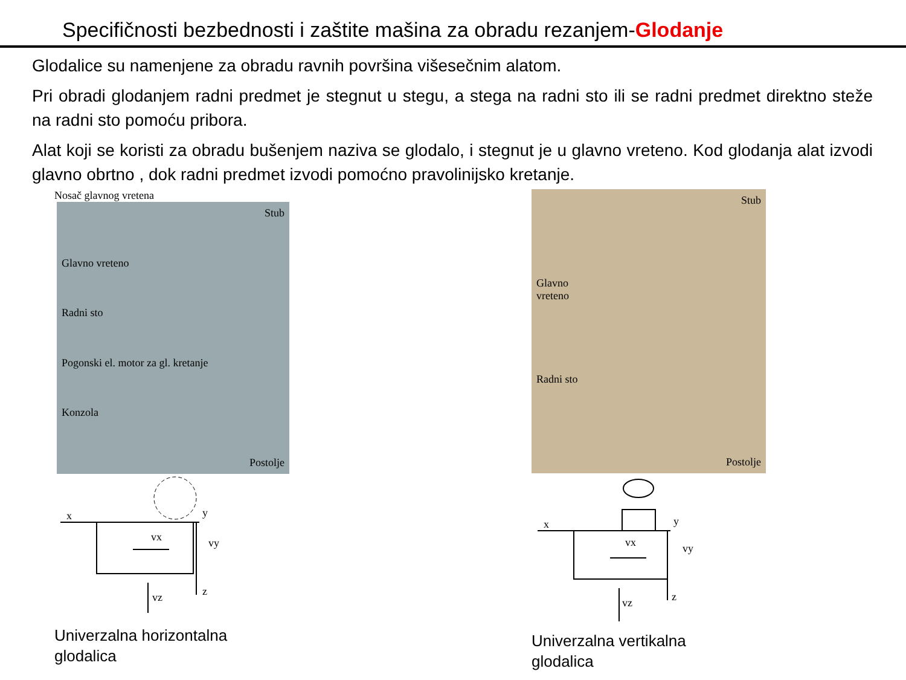Specifičnosti bezbednosti i zaštite mašina za obradu rezanjem-Glodanje
Glodalice su namenjene za obradu ravnih površina višesečnim alatom.
Pri obradi glodanjem radni predmet je stegnut u stegu, a stega na radni sto ili se radni predmet direktno steže na radni sto pomoću pribora.
Alat koji se koristi za obradu bušenjem naziva se glodalo, i stegnut je u glavno vreteno. Kod glodanja alat izvodi glavno obrtno , dok radni predmet izvodi pomoćno pravolinijsko kretanje.
Nosač glavnog vretena
Stub
Glavno vreteno
Radni sto
Pogonski el. motor za gl. kretanje
Konzola
Postolje
x
y
vx
vy
vz
z
Univerzalna horizontalna
glodalica
Stub
Glavno
vreteno
Radni sto
Postolje
x
y
vx
vy
vz
z
Univerzalna vertikalna
glodalica